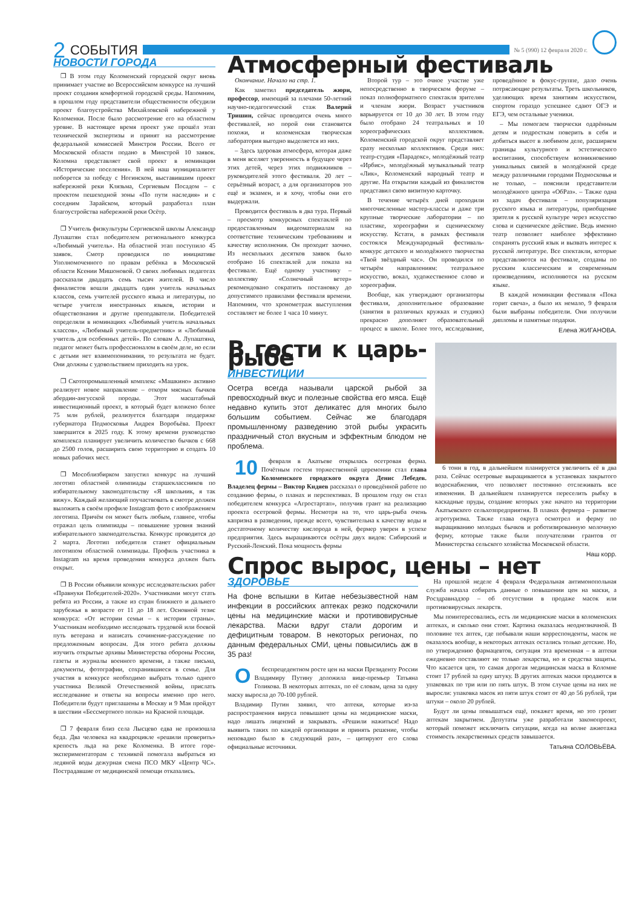2 СОБЫТИЯ
№ 5 (990) 12 февраля 2020 г.
НОВОСТИ ГОРОДА
❒ В этом году Коломенский городской округ вновь принимает участие во Всероссийском конкурсе на лучший проект создания комфортной городской среды. Напомним, в прошлом году представители общественности обсудили проект благоустройства Михайловской набережной у Коломенки. После было рассмотрение его на областном уровне. В настоящее время проект уже прошёл этап технической экспертизы и принят на рассмотрение федеральной комиссией Минстроя России. Всего от Московской области подано в Минстрой 10 заявок. Коломна представляет свой проект в номинации «Исторические поселения». В ней наш муниципалитет поборется за победу с Ногинском, выставившим проект набережной реки Клязьма, Сергиевым Посадом – с проектом пешеходной зоны «По пути наследия» и с соседним Зарайском, который разработал план благоустройства набережной реки Осётр.
❒ Учитель физкультуры Сергиевской школы Александр Лупаштян стал победителем регионального конкурса «Любимый учитель». На областной этап поступило 45 заявок. Смотр проводился по инициативе Уполномоченного по правам ребёнка в Московской области Ксении Мишоновой. О своих любимых педагогах рассказали двадцать семь тысяч жителей. В число финалистов вошли двадцать один учитель начальных классов, семь учителей русского языка и литературы, по четыре учителя иностранных языков, истории и обществознания и другие преподаватели. Победителей определяли в номинациях «Любимый учитель начальных классов», «Любимый учитель-предметник» и «Любимый учитель для особенных детей». По словам А. Лупаштяна, педагог может быть профессионалом в своём деле, но если с детьми нет взаимопонимания, то результата не будет. Они должны с удовольствием приходить на урок.
❒ Скотопромышленный комплекс «Машкино» активно реализует новое направление – откорм мясных бычков абердин-ангусской породы. Этот масштабный инвестиционный проект, в который будет вложено более 75 млн рублей, реализуется благодаря поддержке губернатора Подмосковья Андрея Воробьёва. Проект завершится в 2025 году. К этому времени руководство комплекса планирует увеличить количество бычков с 668 до 2500 голов, расширить свою территорию и создать 10 новых рабочих мест.
❒ Мособлизбирком запустил конкурс на лучший логотип областной олимпиады старшеклассников по избирательному законодательству «Я школьник, я так вижу». Каждый желающий поучаствовать в смотре должен выложить в своём профиле Instagram фото с изображением логотипа. Причём он может быть любым, главное, чтобы отражал цель олимпиады – повышение уровня знаний избирательного законодательства. Конкурс проводится до 2 марта. Логотип победителя станет официальным логотипом областной олимпиады. Профиль участника в Instagram на время проведения конкурса должен быть открыт.
❒ В России объявили конкурс исследовательских работ «Правнуки Победителей-2020». Участниками могут стать ребята из России, а также из стран ближнего и дальнего зарубежья в возрасте от 11 до 18 лет. Основной тезис конкурса: «От истории семьи – к истории страны». Участникам необходимо исследовать трудовой или боевой путь ветерана и написать сочинение-рассуждение по предложенным вопросам. Для этого ребята должны изучить открытые архивы Министерства обороны России, газеты и журналы военного времени, а также письма, документы, фотографии, сохранившиеся в семье. Для участия в конкурсе необходимо выбрать только одного участника Великой Отечественной войны, прислать исследование и ответы на вопросы именно про него. Победители будут приглашены в Москву и 9 Мая пройдут в шествии «Бессмертного полка» на Красной площади.
❒ 7 февраля близ села Лысцево едва не произошла беда. Два человека на квадроцикле «решили проверить» крепость льда на реке Коломенка. В итоге горе-экспериментаторам с техникой помогала выбраться из ледяной воды дежурная смена ПСО МКУ «Центр ЧС». Пострадавшие от медицинской помощи отказались.
Атмосферный фестиваль
Окончание. Начало на стр. 1.
Как заметил председатель жюри, профессор, имеющий за плечами 50-летний научно-педагогический стаж Валерий Тришин, сейчас проводится очень много фестивалей, но порой они становятся похожи, и коломенская творческая лаборатория выгодно выделяется из них.
– Здесь здоровая атмосфера, которая даже в меня вселяет уверенность в будущее через этих детей, через этих подвижников – руководителей этого фестиваля. 20 лет – серьёзный возраст, а для организаторов это ещё и экзамен, и я хочу, чтобы они его выдержали.
Проводится фестиваль в два тура. Первый – просмотр конкурсных спектаклей по предоставленным видеоматериалам на соответствие техническим требованиям и качеству исполнения. Он проходит заочно. Из нескольких десятков заявок было отобрано 16 спектаклей для показа на фестивале. Ещё одному участнику – коллективу «Солнечный ветер» рекомендовано сократить постановку до допустимого правилами фестиваля времени. Напомним, что хронометраж выступления составляет не более 1 часа 10 минут.
Второй тур – это очное участие уже непосредственно в творческом форуме – показ полноформатного спектакля зрителям и членам жюри. Возраст участников варьируется от 10 до 30 лет. В этом году было отобрано 24 театральных и 10 хореографических коллективов. Коломенский городской округ представляет сразу несколько коллективов. Среди них: театр-студия «Парадокс», молодёжный театр «Ирбис», молодёжный музыкальный театр «Лик», Коломенский народный театр и другие. На открытии каждый из финалистов представил свою визитную карточку.
В течение четырёх дней проходили многочисленные мастер-классы и даже три крупные творческие лаборатории – по пластике, хореографии и сценическому искусству. Кстати, в рамках фестиваля состоялся Международный фестиваль-конкурс детского и молодёжного творчества «Твой звёздный час». Он проводился по четырём направлениям: театральное искусство, вокал, художественное слово и хореография.
Вообще, как утверждают организаторы фестиваля, дополнительное образование (занятия в различных кружках и студиях) прекрасно дополняет образовательный процесс в школе. Более того, исследование, проведённое в фокус-группе, дало очень потрясающие результаты. Треть школьников, уделяющих время занятиям искусством, спортом гораздо успешнее сдают ОГЭ и ЕГЭ, чем остальные ученики.
– Мы помогаем творчески одарённым детям и подросткам поверить в себя и добиться высот в любимом деле, расширяем границы культурного и эстетического воспитания, способствуем возникновению уникальных связей в молодёжной среде между различными городами Подмосковья и не только, – пояснили представители молодёжного центра «ОбРаз». – Также одна из задач фестиваля – популяризация русского языка и литературы, приобщение зрителя к русской культуре через искусство слова и сценическое действие. Ведь именно театр позволяет наиболее эффективно сохранять русский язык и вызвать интерес к русской литературе. Все спектакли, которые представляются на фестивале, созданы по русским классическим и современным произведениям, исполняются на русском языке.
В каждой номинации фестиваля «Пока горит свеча», а было их немало, 9 февраля были выбраны победители. Они получили дипломы и памятные подарки.
Елена ЖИГАНОВА.
В гости к царь-рыбе
ИНВЕСТИЦИИ
Осетра всегда называли царской рыбой за превосходный вкус и полезные свойства его мяса. Ещё недавно купить этот деликатес для многих было большим событием. Сейчас же благодаря промышленному разведению этой рыбы украсить праздничный стол вкусным и эффектным блюдом не проблема.
10 февраля в Акатьеве открылась осетровая ферма. Почётным гостем торжественной церемонии стал глава Коломенского городского округа Денис Лебедев. Владелец фермы – Виктор Кидяев рассказал о проведённой работе по созданию фермы, о планах и перспективах. В прошлом году он стал победителем конкурса «Агростартап», получив грант на реализацию проекта осетровой фермы. Несмотря на то, что царь-рыба очень капризна в разведении, прежде всего, чувствительна к качеству воды и достаточному количеству кислорода в ней, фермер уверен в успехе предприятия. Здесь выращиваются осётры двух видов: Сибирский и Русский-Ленский. Пока мощность фермы
6 тонн в год, в дальнейшем планируется увеличить её в два раза. Сейчас осетровые выращиваются в установках закрытого водоснабжения, что позволяет постоянно отслеживать все изменения. В дальнейшем планируется переселить рыбку в каскадные пруды, создание которых уже начато на территории Акатьевского сельхозпредприятия. В планах фермера – развитие агротуризма. Также глава округа осмотрел и ферму по выращиванию молодых бычков и роботизированную молочную ферму, которые также были получателями грантов от Министерства сельского хозяйства Московской области.
Наш корр.
Спрос вырос, цены – нет
ЗДОРОВЬЕ
На фоне вспышки в Китае небезызвестной нам инфекции в российских аптеках резко подскочили цены на медицинские маски и противовирусные лекарства. Маски вдруг стали дорогим и дефицитным товаром. В некоторых регионах, по данным федеральных СМИ, цены повысились аж в 35 раз!
Обеспрецедентном росте цен на маски Президенту России Владимиру Путину доложила вице-премьер Татьяна Голикова. В некоторых аптеках, по её словам, цена за одну маску выросла до 70-100 рублей.
Владимир Путин заявил, что аптеки, которые из-за распространения вируса повышают цены на медицинские маски, надо лишать лицензий и закрывать. «Решили нажиться! Надо выявить таких по каждой организации и принять решение, чтобы неповадно было в следующий раз», – цитируют его слова официальные источники.
На прошлой неделе 4 февраля Федеральная антимонопольная служба начала собирать данные о повышении цен на маски, а Росздравнадзор – об отсутствии в продаже масок или противовирусных лекарств.
Мы поинтересовались, есть ли медицинские маски в коломенских аптеках, и сколько они стоят. Картина оказалась неоднозначной. В половине тех аптек, где побывали наши корреспонденты, масок не оказалось вообще, в некоторых аптеках остались только детские. Но, по утверждению фармацевтов, ситуация эта временная – в аптеки ежедневно поставляют не только лекарства, но и средства защиты. Что касается цен, то самая дорогая медицинская маска в Коломне стоит 17 рублей за одну штуку. В других аптеках маски продаются в упаковках по три или по пять штук. В этом случае цены на них не выросли: упаковка масок из пяти штук стоит от 40 до 56 рублей, три штуки – около 20 рублей.
Будут ли цены повышаться ещё, покажет время, но это грозит аптекам закрытием. Депутаты уже разработали законопроект, который поможет исключить ситуации, когда на волне ажиотажа стоимость лекарственных средств завышается.
Татьяна СОЛОВЬЁВА.